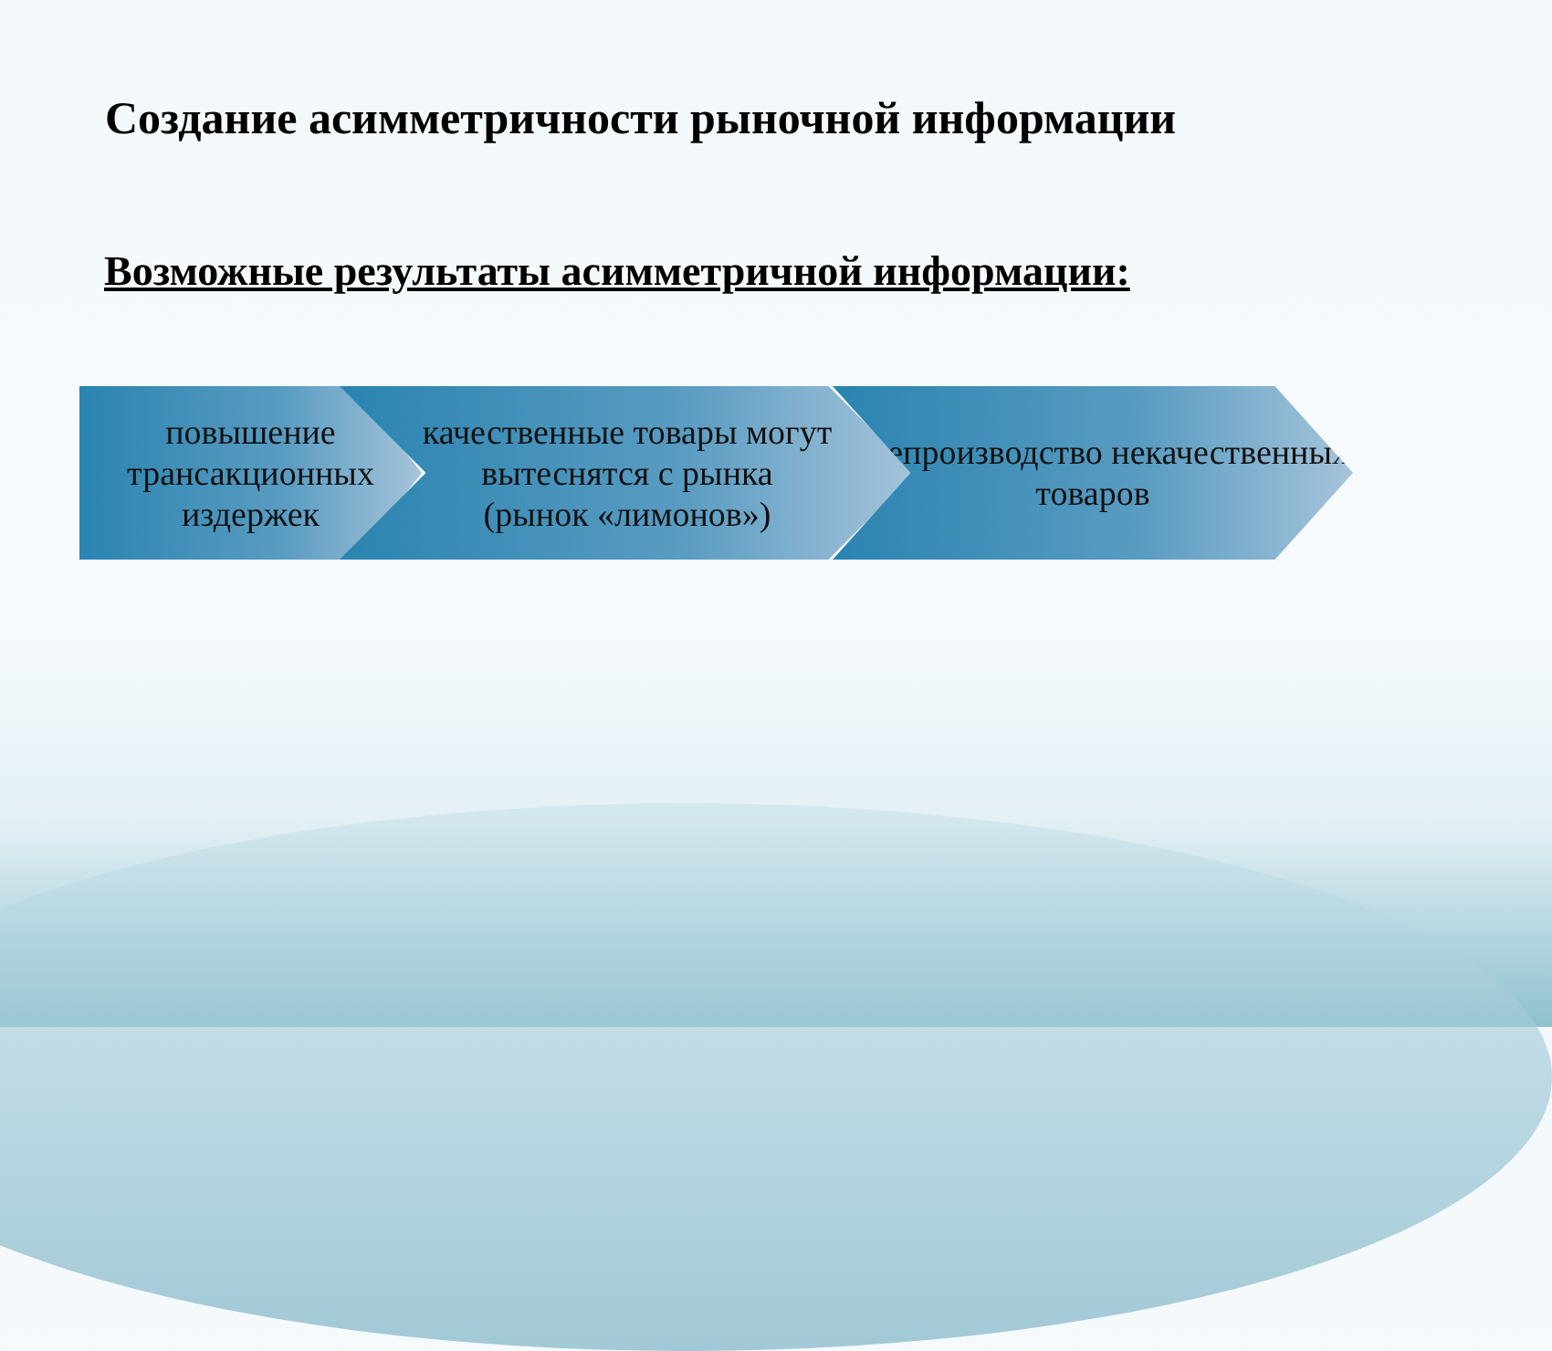Создание асимметричности рыночной информации
Возможные результаты асимметричной информации:
повышение трансакционных издержек
качественные товары могут вытеснятся с рынка
(рынок «лимонов»)
перепроизводство некачественных товаров